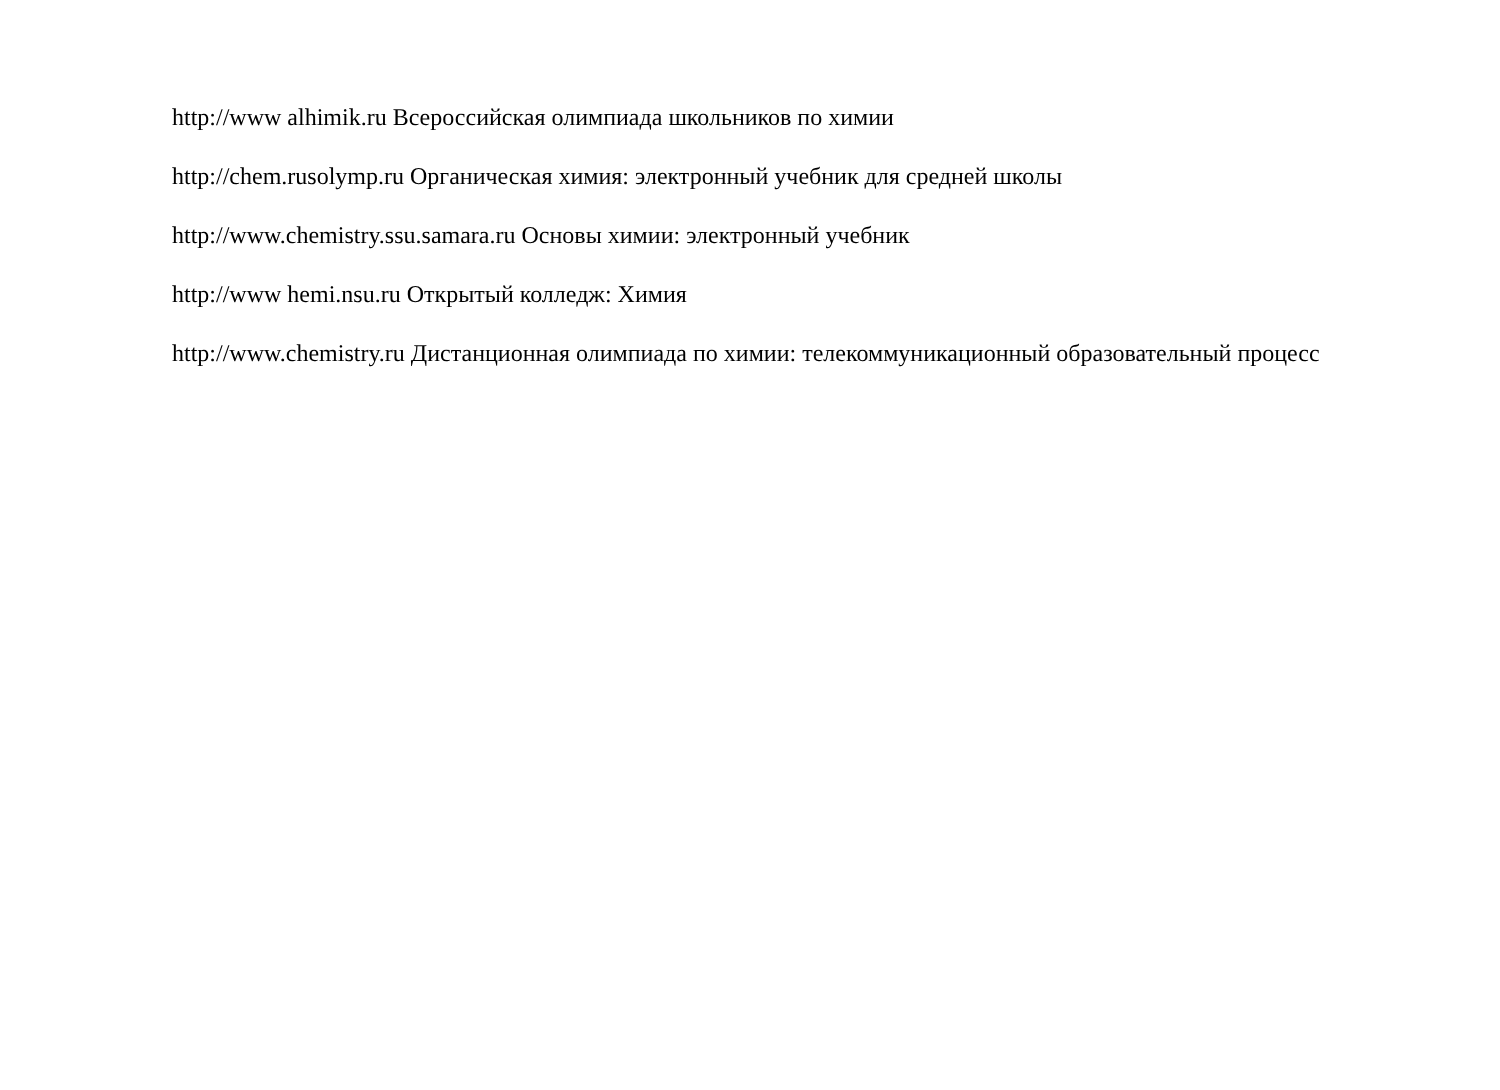http://www alhimik.ru Всероссийская олимпиада школьников по химии
http://chem.rusolymp.ru Органическая химия: электронный учебник для средней школы
http://www.chemistry.ssu.samara.ru Основы химии: электронный учебник
http://www hemi.nsu.ru Открытый колледж: Химия
http://www.chemistry.ru Дистанционная олимпиада по химии: телекоммуникационный образовательный процесс